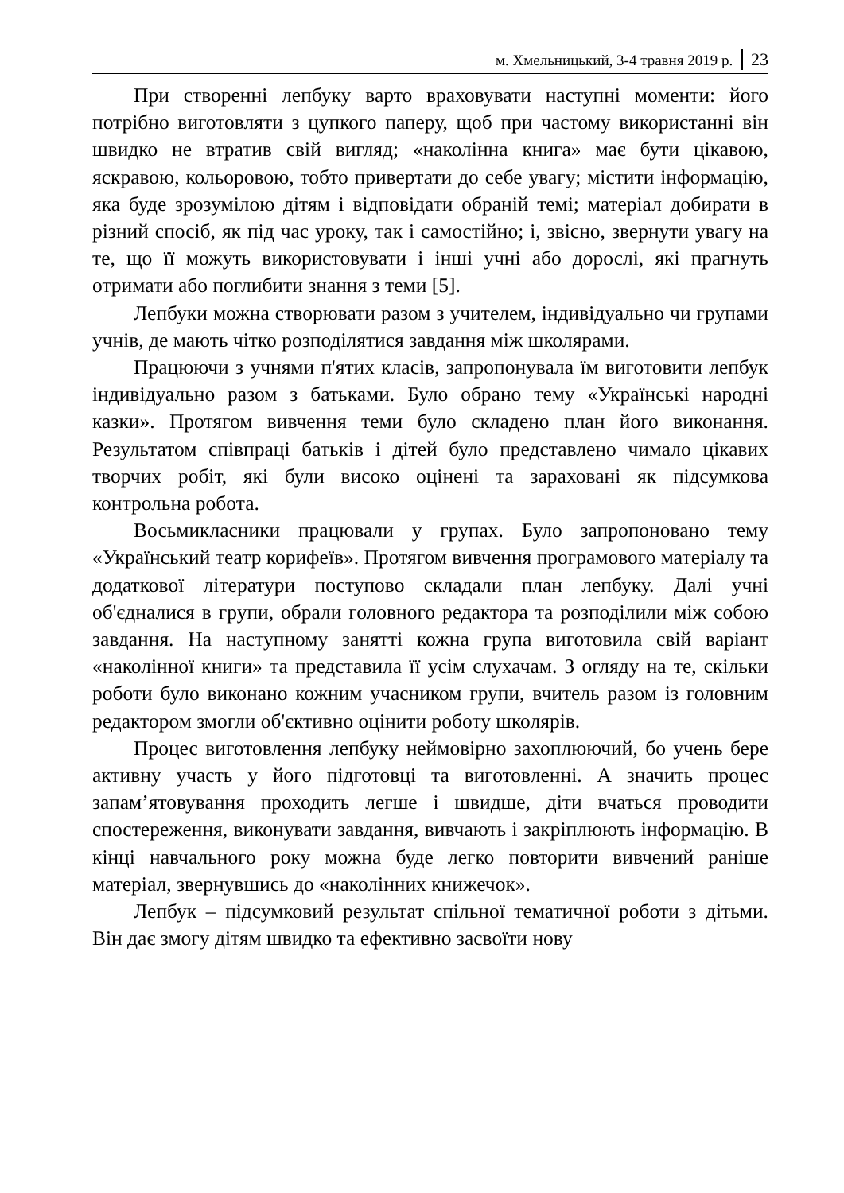м. Хмельницький, 3-4 травня 2019 р. 23
При створенні лепбуку варто враховувати наступні моменти: його потрібно виготовляти з цупкого паперу, щоб при частому використанні він швидко не втратив свій вигляд; «наколінна книга» має бути цікавою, яскравою, кольоровою, тобто привертати до себе увагу; містити інформацію, яка буде зрозумілою дітям і відповідати обраній темі; матеріал добирати в різний спосіб, як під час уроку, так і самостійно; і, звісно, звернути увагу на те, що її можуть використовувати і інші учні або дорослі, які прагнуть отримати або поглибити знання з теми [5].
Лепбуки можна створювати разом з учителем, індивідуально чи групами учнів, де мають чітко розподілятися завдання між школярами.
Працюючи з учнями п'ятих класів, запропонувала їм виготовити лепбук індивідуально разом з батьками. Було обрано тему «Українські народні казки». Протягом вивчення теми було складено план його виконання. Результатом співпраці батьків і дітей було представлено чимало цікавих творчих робіт, які були високо оцінені та зараховані як підсумкова контрольна робота.
Восьмикласники працювали у групах. Було запропоновано тему «Український театр корифеїв». Протягом вивчення програмового матеріалу та додаткової літератури поступово складали план лепбуку. Далі учні об'єдналися в групи, обрали головного редактора та розподілили між собою завдання. На наступному занятті кожна група виготовила свій варіант «наколінної книги» та представила її усім слухачам. З огляду на те, скільки роботи було виконано кожним учасником групи, вчитель разом із головним редактором змогли об'єктивно оцінити роботу школярів.
Процес виготовлення лепбуку неймовірно захоплюючий, бо учень бере активну участь у його підготовці та виготовленні. А значить процес запам’ятовування проходить легше і швидше, діти вчаться проводити спостереження, виконувати завдання, вивчають і закріплюють інформацію. В кінці навчального року можна буде легко повторити вивчений раніше матеріал, звернувшись до «наколінних книжечок».
Лепбук – підсумковий результат спільної тематичної роботи з дітьми. Він дає змогу дітям швидко та ефективно засвоїти нову